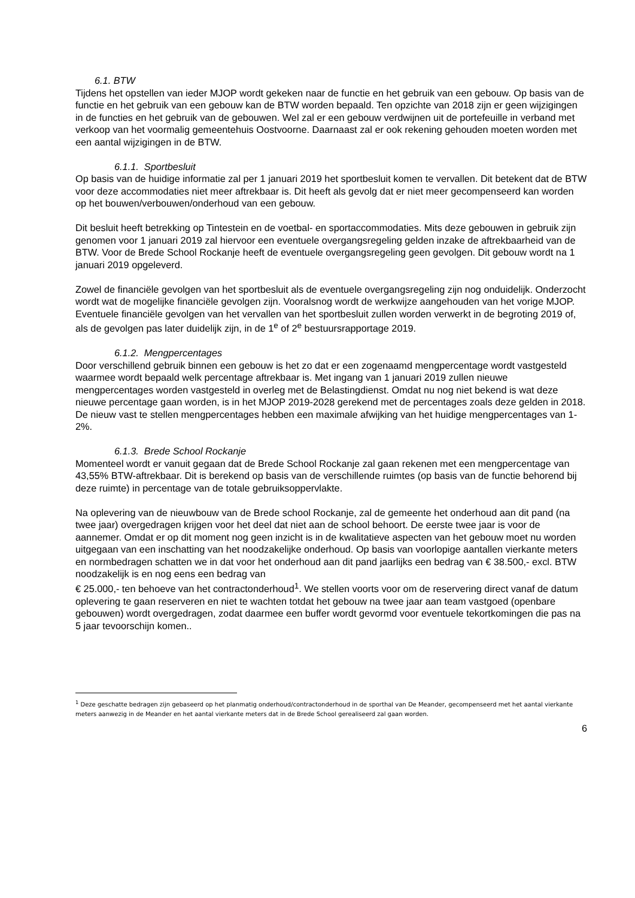6.1. BTW
Tijdens het opstellen van ieder MJOP wordt gekeken naar de functie en het gebruik van een gebouw. Op basis van de functie en het gebruik van een gebouw kan de BTW worden bepaald. Ten opzichte van 2018 zijn er geen wijzigingen in de functies en het gebruik van de gebouwen. Wel zal er een gebouw verdwijnen uit de portefeuille in verband met verkoop van het voormalig gemeentehuis Oostvoorne. Daarnaast zal er ook rekening gehouden moeten worden met een aantal wijzigingen in de BTW.
6.1.1. Sportbesluit
Op basis van de huidige informatie zal per 1 januari 2019 het sportbesluit komen te vervallen. Dit betekent dat de BTW voor deze accommodaties niet meer aftrekbaar is. Dit heeft als gevolg dat er niet meer gecompenseerd kan worden op het bouwen/verbouwen/onderhoud van een gebouw.
Dit besluit heeft betrekking op Tintestein en de voetbal- en sportaccommodaties. Mits deze gebouwen in gebruik zijn genomen voor 1 januari 2019 zal hiervoor een eventuele overgangsregeling gelden inzake de aftrekbaarheid van de BTW. Voor de Brede School Rockanje heeft de eventuele overgangsregeling geen gevolgen. Dit gebouw wordt na 1 januari 2019 opgeleverd.
Zowel de financiële gevolgen van het sportbesluit als de eventuele overgangsregeling zijn nog onduidelijk. Onderzocht wordt wat de mogelijke financiële gevolgen zijn. Vooralsnog wordt de werkwijze aangehouden van het vorige MJOP. Eventuele financiële gevolgen van het vervallen van het sportbesluit zullen worden verwerkt in de begroting 2019 of, als de gevolgen pas later duidelijk zijn, in de 1<sup>e</sup> of 2<sup>e</sup> bestuursrapportage 2019.
6.1.2. Mengpercentages
Door verschillend gebruik binnen een gebouw is het zo dat er een zogenaamd mengpercentage wordt vastgesteld waarmee wordt bepaald welk percentage aftrekbaar is. Met ingang van 1 januari 2019 zullen nieuwe mengpercentages worden vastgesteld in overleg met de Belastingdienst. Omdat nu nog niet bekend is wat deze nieuwe percentage gaan worden, is in het MJOP 2019-2028 gerekend met de percentages zoals deze gelden in 2018. De nieuw vast te stellen mengpercentages hebben een maximale afwijking van het huidige mengpercentages van 1-2%.
6.1.3. Brede School Rockanje
Momenteel wordt er vanuit gegaan dat de Brede School Rockanje zal gaan rekenen met een mengpercentage van 43,55% BTW-aftrekbaar. Dit is berekend op basis van de verschillende ruimtes (op basis van de functie behorend bij deze ruimte) in percentage van de totale gebruiksoppervlakte.
Na oplevering van de nieuwbouw van de Brede school Rockanje, zal de gemeente het onderhoud aan dit pand (na twee jaar) overgedragen krijgen voor het deel dat niet aan de school behoort. De eerste twee jaar is voor de aannemer. Omdat er op dit moment nog geen inzicht is in de kwalitatieve aspecten van het gebouw moet nu worden uitgegaan van een inschatting van het noodzakelijke onderhoud. Op basis van voorlopige aantallen vierkante meters en normbedragen schatten we in dat voor het onderhoud aan dit pand jaarlijks een bedrag van € 38.500,- excl. BTW noodzakelijk is en nog eens een bedrag van
€ 25.000,- ten behoeve van het contractonderhoud<sup>1</sup>. We stellen voorts voor om de reservering direct vanaf de datum oplevering te gaan reserveren en niet te wachten totdat het gebouw na twee jaar aan team vastgoed (openbare gebouwen) wordt overgedragen, zodat daarmee een buffer wordt gevormd voor eventuele tekortkomingen die pas na 5 jaar tevoorschijn komen..
<sup>1</sup> Deze geschatte bedragen zijn gebaseerd op het planmatig onderhoud/contractonderhoud in de sporthal van De Meander, gecompenseerd met het aantal vierkante meters aanwezig in de Meander en het aantal vierkante meters dat in de Brede School gerealiseerd zal gaan worden.
6